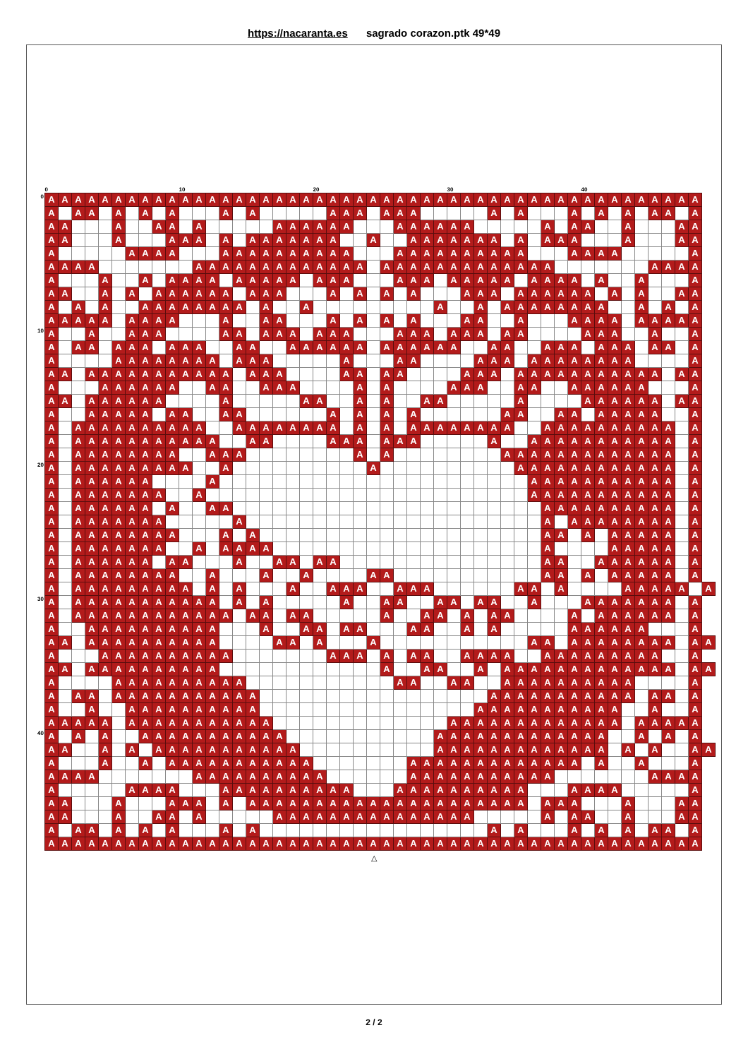https://nacaranta.es sagrado corazon.ptk 49*49
| | 0 | | | | | | | | | | 10 | | | | | | | | | | 20 | | | | | | | | | | 30 | | | | | | | | | | 40 | | | | | | | | | |
| --- | --- | --- | --- | --- | --- | --- | --- | --- | --- | --- | --- | --- | --- | --- | --- | --- | --- | --- | --- | --- | --- | --- | --- | --- | --- | --- | --- | --- | --- | --- | --- | --- | --- | --- | --- | --- | --- | --- | --- | --- | --- | --- | --- | --- | --- | --- | --- | --- | --- | --- |
| 0 | A | A | A | A | A | A | A | A | A | A | A | A | A | A | A | A | A | A | A | A | A | A | A | A | A | A | A | A | A | A | A | A | A | A | A | A | A | A | A | A | A | A | A | A | A | A | A | A | A | |
| | A | | A | A | | A | | A | | A | | | | A | | A | | | | | | A | A | A | | A | A | A | | | | | | A | | A | | | | A | | A | | A | | A | A | | A | |
| | A | A | | | | A | | | A | A | | A | | | | | | A | A | A | A | A | A | | | | A | A | A | A | A | A | | | | | | A | | A | A | | | A | | | | A | A | |
| | A | A | | | | A | | | | A | A | A | | A | | A | A | A | A | A | A | A | | | A | | | A | A | A | A | A | A | A | | A | | A | A | A | | | | A | | | | A | A | |
| | A | | | | | | A | A | A | A | | | | A | A | A | A | A | A | A | A | A | A | | | | A | A | A | A | A | A | A | A | A | A | | | | A | A | A | A | | | | | | A | |
| | A | A | A | A | | | | | | | | A | A | A | A | A | A | A | A | A | A | A | A | A | | A | A | A | A | A | A | A | A | A | A | A | A | A | | | | | | | | A | A | A | A | |
| | A | | | | A | | | A | | A | A | A | A | | A | A | A | A | A | | A | A | A | | | | A | A | A | | A | A | A | A | A | | A | A | A | A | | A | | | A | | | | A | |
| | A | A | | | A | | A | | A | A | A | A | A | A | | A | A | A | | | | A | | A | | A | | A | | | | A | A | A | | A | A | A | A | A | A | | A | | A | | | A | A | |
| | A | | A | | A | | | A | A | A | A | A | A | A | A | | A | | | A | | | | | | | | | | A | | | A | | A | A | A | A | A | A | A | A | | | A | | A | | A | |
| | A | A | A | A | A | | A | A | A | A | | | | A | | | A | A | | | | A | | A | | A | | A | | | | A | A | | | A | | | | A | A | A | A | | A | A | A | A | A | |
| 10 | A | | | A | | | A | A | A | | | | | A | A | | A | A | A | | A | A | A | | | | A | A | A | | A | A | A | | A | A | | | | | A | A | A | | | A | | | A | |
| | A | | A | A | | A | A | A | | A | A | A | | | A | A | | | A | A | A | A | A | A | | A | A | A | A | A | A | | | A | A | | | A | A | A | | A | A | A | | A | A | | A | |
| | A | | | | | A | A | A | A | A | A | A | A | | A | A | A | | | | | | A | | | | A | A | | | | | A | A | A | | A | A | A | A | A | A | A | A | | | | | A | |
| | A | A | | A | A | A | A | A | A | A | A | A | A | A | | A | A | A | | | | | A | A | | A | A | | | | | A | A | A | | A | A | A | A | A | A | A | A | A | A | A | | A | A | |
| | A | | | | A | A | A | A | A | A | | | A | A | | | A | A | A | | | | | A | | A | | | | | A | A | A | | | A | A | | | A | A | A | A | A | A | | | | A | |
| | A | A | | A | A | A | A | A | A | | | | | A | | | | | | A | A | | | A | | A | | | A | A | | | | | | A | | | | | A | A | A | A | A | A | | A | A | |
| | A | | | A | A | A | A | A | | A | A | | | A | A | | | | | | | A | | A | | A | | A | | | | | | | A | A | | | A | A | | A | A | A | A | A | | | A | |
| | A | | A | A | A | A | A | A | A | A | A | A | | | A | A | A | A | A | A | A | A | | A | | A | | A | A | A | A | A | A | A | A | | | A | A | A | A | A | A | A | A | A | A | | A | |
| | A | | A | A | A | A | A | A | A | A | A | A | A | | | A | A | | | | | A | A | A | | A | A | A | | | | | | A | | | A | A | A | A | A | A | A | A | A | A | A | | A | |
| | A | | A | A | A | A | A | A | A | A | | | A | A | A | | | | | | | | | A | | A | | | | | | | | | A | A | A | A | A | A | A | A | A | A | A | A | A | | A | |
| 20 | A | | A | A | A | A | A | A | A | A | A | | | A | | | | | | | | | | | A | | | | | | | | | | | A | A | A | A | A | A | A | A | A | A | A | A | | A | |
| | A | | A | A | A | A | A | A | | | | | A | | | | | | | | | | | | | | | | | | | | | | | | A | A | A | A | A | A | A | A | A | A | A | | A | |
| | A | | A | A | A | A | A | A | A | | | A | | | | | | | | | | | | | | | | | | | | | | | | | A | A | A | A | A | A | A | A | A | A | A | | A | |
| | A | | A | A | A | A | A | A | | A | | | A | A | | | | | | | | | | | | | | | | | | | | | | | | A | A | A | A | A | A | A | A | A | A | | A | |
| | A | | A | A | A | A | A | A | A | | | | | | A | | | | | | | | | | | | | | | | | | | | | | | A | | A | A | A | A | A | A | A | A | | A | |
| | A | | A | A | A | A | A | A | A | A | | | | A | | A | | | | | | | | | | | | | | | | | | | | | | A | A | | A | | A | A | A | A | A | | A | |
| | A | | A | A | A | A | A | A | A | | | A | | A | A | A | A | | | | | | | | | | | | | | | | | | | | | A | | | | | A | A | A | A | A | | A | |
| | A | | A | A | A | A | A | A | | A | A | | | | A | | | A | A | | A | A | | | | | | | | | | | | | | | | A | A | | | A | A | A | A | A | A | | A | |
| | A | | A | A | A | A | A | A | A | A | | | A | | | | A | | | A | | | | | A | A | | | | | | | | | | | | A | A | | A | | A | A | A | A | A | | A | |
| | A | | A | A | A | A | A | A | A | A | A | | A | | A | | | | A | | | A | A | A | | | A | A | A | | | | | | | A | A | | A | | | | | A | A | A | A | A | | A |
| 30 | A | | A | A | A | A | A | A | A | A | A | A | A | | A | | A | | | | | | A | | | A | A | | | A | A | | A | A | | | A | | | | A | A | A | A | A | A | A | | A | |
| | A | | A | A | A | A | A | A | A | A | A | A | A | A | | A | A | | A | A | | | | | | A | | | A | A | | A | | A | A | | | | | A | | A | A | A | A | A | A | | A | |
| | A | | | A | A | A | A | A | A | A | A | A | A | | | | A | | | A | A | | A | A | | | | A | A | | | A | | A | | | | | | A | A | A | A | A | A | | | | A | |
| | A | A | | A | A | A | A | A | A | A | A | A | A | | | | | A | A | | A | | | | A | | | | | | | | | | | | A | A | | A | A | A | A | A | A | A | A | | A | A |
| | A | | | | A | A | A | A | A | A | A | A | A | A | | | | | | | | A | A | A | | A | | A | A | | | A | A | A | A | | | A | A | A | A | A | A | A | A | A | | | A | |
| | A | A | | A | A | A | A | A | A | A | A | A | A | | | | | | | | | | | | | A | | | A | A | | | A | | A | A | A | A | A | A | A | A | A | A | A | A | A | | A | A |
| | A | | | | | A | A | A | A | A | A | A | A | A | A | | | | | | | | | | | | A | A | | | A | A | | | A | A | A | A | A | A | A | A | A | A | | | | | A | |
| | A | | A | A | | A | A | A | A | A | A | A | A | A | A | A | | | | | | | | | | | | | | | | | | A | A | A | A | A | A | A | A | A | A | A | | A | A | | A | |
| | A | | | A | | | A | A | A | A | A | A | A | A | A | A | | | | | | | | | | | | | | | | | A | A | A | A | A | A | A | A | A | A | A | | | A | | | A | |
| | A | A | A | A | A | | A | A | A | A | A | A | A | A | A | A | A | | | | | | | | | | | | | | A | A | A | A | A | A | A | A | A | A | A | A | A | | A | A | A | A | A | |
| 40 | A | | A | | A | | | A | A | A | A | A | A | A | A | A | A | A | | | | | | | | | | | | A | A | A | A | A | A | A | A | A | A | A | A | A | | | A | | A | | A | |
| | A | A | | | A | | A | | A | A | A | A | A | A | A | A | A | A | A | | | | | | | | | | | A | A | A | A | A | A | A | A | A | A | A | A | A | | A | | A | | | A | A |
| | A | | | | A | | | A | | A | A | A | A | A | A | A | A | A | A | A | | | | | | | | A | A | A | A | A | A | A | A | A | A | A | A | A | | A | | | A | | | | A | |
| | A | A | A | A | | | | | | | | A | A | A | A | A | A | A | A | A | A | | | | | | | A | A | A | A | A | A | A | A | A | A | A | | | | | | | | A | A | A | A | |
| | A | | | | | | A | A | A | A | | | | A | A | A | A | A | A | A | A | A | A | | | | A | A | A | A | A | A | A | A | A | A | | | | A | A | A | A | | | | | | A | |
| | A | A | | | | A | | | | A | A | A | | A | | A | A | A | A | A | A | A | A | A | A | A | A | A | A | A | A | A | A | A | A | A | | A | A | A | | | | A | | | | A | A | |
| | A | A | | | | A | | | A | A | | A | | | | | | A | A | A | A | A | A | A | A | A | A | A | A | A | A | A | | | | | | A | | A | A | | | A | | | | A | A | |
| | A | | A | A | | A | | A | | A | | | | A | | A | | | | | | | | | | | | | | | | | | A | | A | | | | A | | A | | A | | A | A | | A | |
| | A | A | A | A | A | A | A | A | A | A | A | A | A | A | A | A | A | A | A | A | A | A | A | A | A | A | A | A | A | A | A | A | A | A | A | A | A | A | A | A | A | A | A | A | A | A | A | A | A | |
△
2 / 2